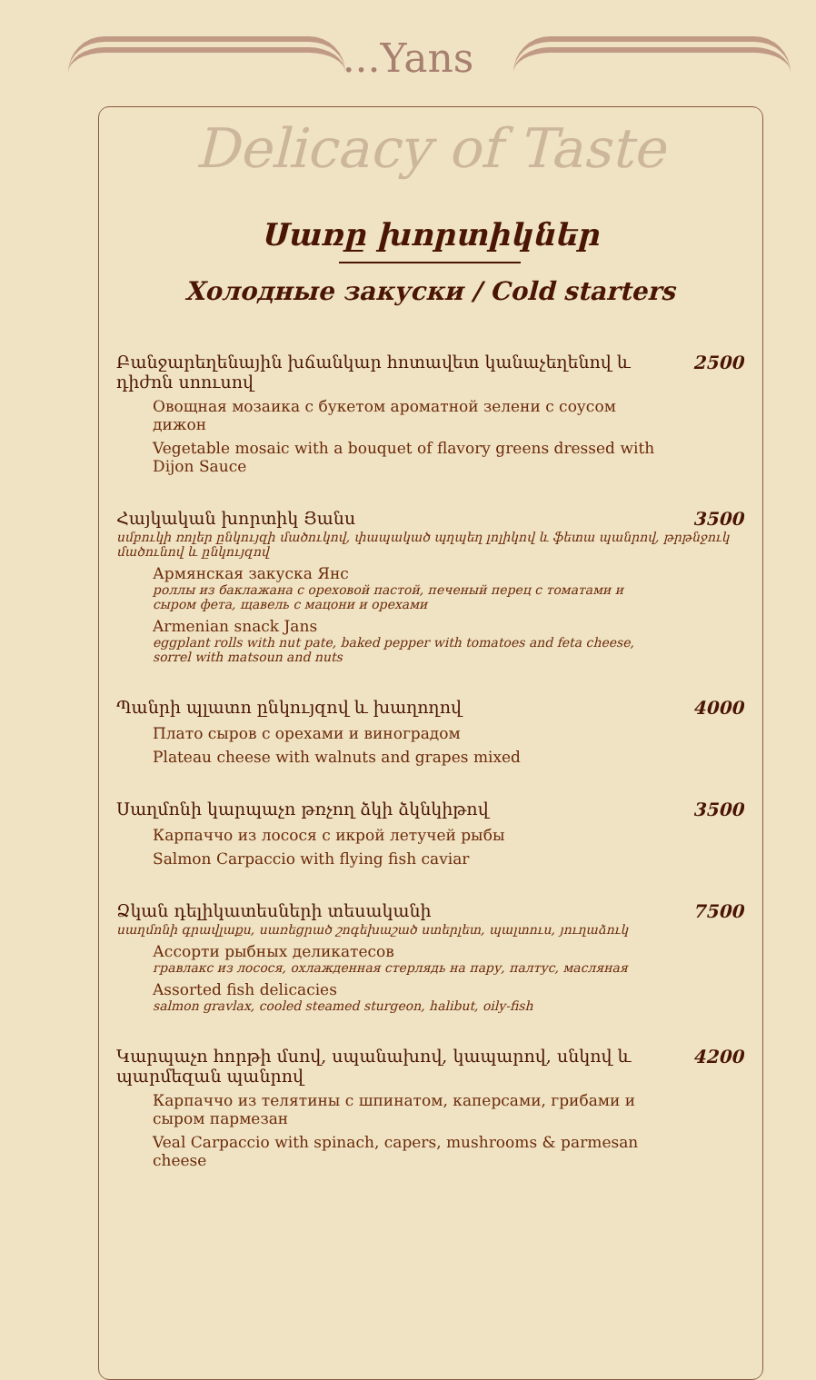...Yans
Delicacy of Taste
Սառը խորտիկներ
Холодные закуски / Cold starters
Բանջարեղենային խճանկար հոտավետ կանաչեղենով և դիժոն սոուսով 2500
Овощная мозаика с букетом ароматной зелени с соусом дижон
Vegetable mosaic with a bouquet of flavory greens dressed with Dijon Sauce
Հայկական խորտիկ Յանս 3500
սմբուկի ռոլեր ընկույզի մածուկով, փապակած պղպեղ լոլիկով և ֆետա պանրով, թրթնջուկ մածունով և ընկույզով
Армянская закуска Янс
роллы из баклажана с ореховой пастой, печеный перец с томатами и сыром фета, щавель с мацони и орехами
Armenian snack Jans
eggplant rolls with nut pate, baked pepper with tomatoes and feta cheese, sorrel with matsoun and nuts
Պանրի պլատո ընկույզով և խաղողով 4000
Плато сыров с орехами и виноградом
Plateau cheese with walnuts and grapes mixed
Սաղմոնի կարպաչո թռչող ձկի ձկնկիթով 3500
Карпаччо из лосося с икрой летучей рыбы
Salmon Carpaccio with flying fish caviar
Ձկան դելիկատեսների տեսականի 7500
սաղմոնի գրավլաքս, սառեցրած շոգեխաշած ստերլետ, պալտուս, յուղաձուկ
Ассорти рыбных деликатесов
гравлакс из лосося, охлажденная стерлядь на пару, палтус, масляная
Assorted fish delicacies
salmon gravlax, cooled steamed sturgeon, halibut, oily-fish
Կարպաչո հորթի մսով, սպանախով, կապարով, սնկով և պարմեզան պանրով 4200
Карпаччо из телятины с шпинатом, каперсами, грибами и сыром пармезан
Veal Carpaccio with spinach, capers, mushrooms & parmesan cheese